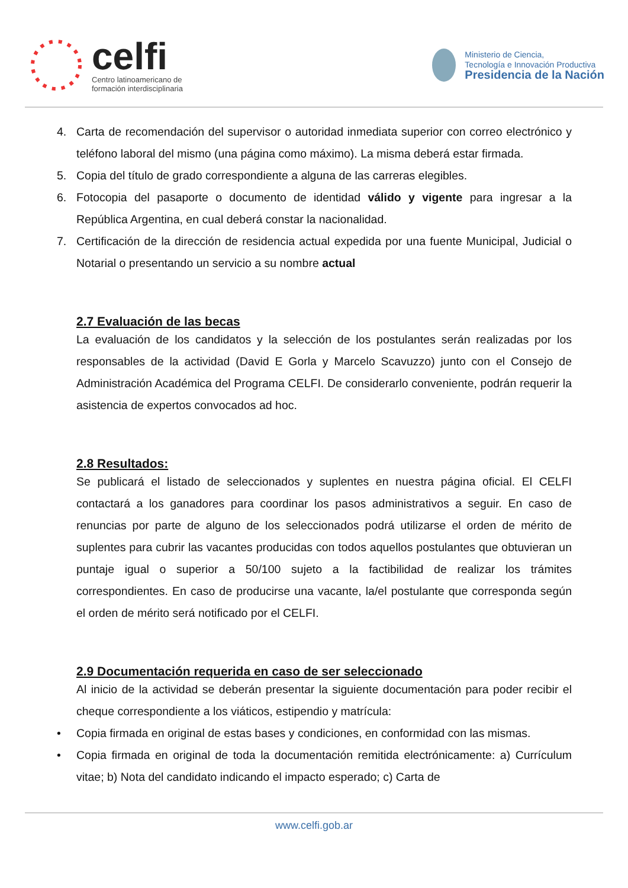celfi
Centro latinoamericano de
formación interdisciplinaria
Ministerio de Ciencia,
Tecnología e Innovación Productiva
Presidencia de la Nación
4. Carta de recomendación del supervisor o autoridad inmediata superior con correo electrónico y teléfono laboral del mismo (una página como máximo). La misma deberá estar firmada.
5. Copia del título de grado correspondiente a alguna de las carreras elegibles.
6. Fotocopia del pasaporte o documento de identidad válido y vigente para ingresar a la República Argentina, en cual deberá constar la nacionalidad.
7. Certificación de la dirección de residencia actual expedida por una fuente Municipal, Judicial o Notarial o presentando un servicio a su nombre actual
2.7 Evaluación de las becas
La evaluación de los candidatos y la selección de los postulantes serán realizadas por los responsables de la actividad (David E Gorla y Marcelo Scavuzzo) junto con el Consejo de Administración Académica del Programa CELFI. De considerarlo conveniente, podrán requerir la asistencia de expertos convocados ad hoc.
2.8 Resultados:
Se publicará el listado de seleccionados y suplentes en nuestra página oficial. El CELFI contactará a los ganadores para coordinar los pasos administrativos a seguir. En caso de renuncias por parte de alguno de los seleccionados podrá utilizarse el orden de mérito de suplentes para cubrir las vacantes producidas con todos aquellos postulantes que obtuvieran un puntaje igual o superior a 50/100 sujeto a la factibilidad de realizar los trámites correspondientes. En caso de producirse una vacante, la/el postulante que corresponda según el orden de mérito será notificado por el CELFI.
2.9 Documentación requerida en caso de ser seleccionado
Al inicio de la actividad se deberán presentar la siguiente documentación para poder recibir el cheque correspondiente a los viáticos, estipendio y matrícula:
• Copia firmada en original de estas bases y condiciones, en conformidad con las mismas.
• Copia firmada en original de toda la documentación remitida electrónicamente: a) Currículum vitae; b) Nota del candidato indicando el impacto esperado; c) Carta de
www.celfi.gob.ar